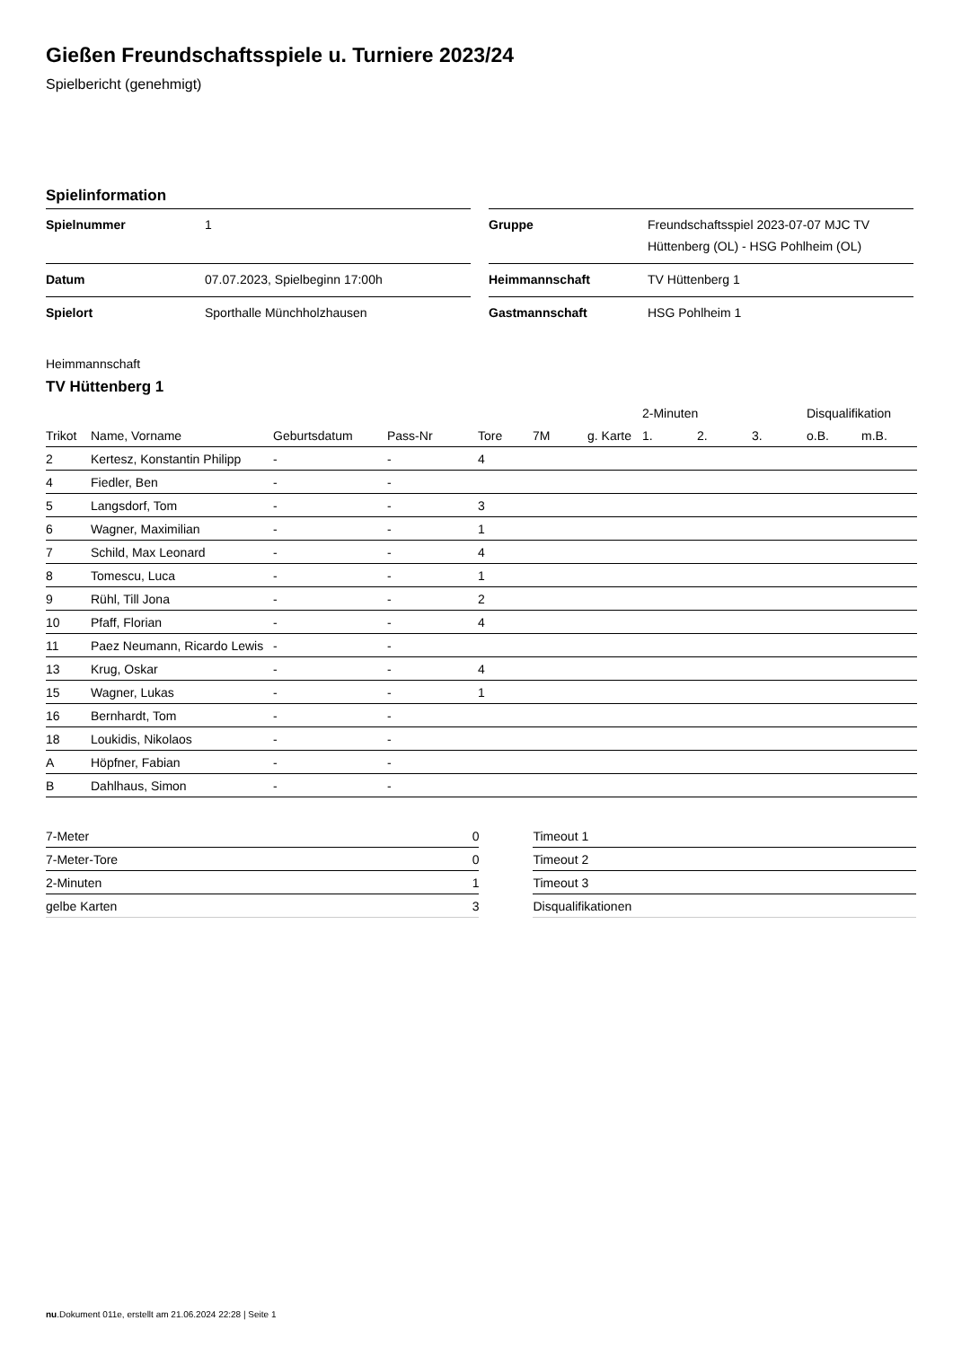Gießen Freundschaftsspiele u. Turniere 2023/24
Spielbericht (genehmigt)
Spielinformation
| Spielnummer | 1 |
| Datum | 07.07.2023, Spielbeginn 17:00h |
| Spielort | Sporthalle Münchholzhausen |
| Gruppe | Freundschaftsspiel 2023-07-07 MJC TV Hüttenberg (OL) - HSG Pohlheim (OL) |
| Heimmannschaft | TV Hüttenberg 1 |
| Gastmannschaft | HSG Pohlheim 1 |
Heimmannschaft
TV Hüttenberg 1
| | | | | | | | 2-Minuten | | | Disqualifikation | |
| --- | --- | --- | --- | --- | --- | --- | --- | --- | --- | --- | --- |
| Trikot | Name, Vorname | Geburtsdatum | Pass-Nr | Tore | 7M | g. Karte | 1. | 2. | 3. | o.B. | m.B. |
| 2 | Kertesz, Konstantin Philipp | - | - | 4 | | | | | | | |
| 4 | Fiedler, Ben | - | - | | | | | | | | |
| 5 | Langsdorf, Tom | - | - | 3 | | | | | | | |
| 6 | Wagner, Maximilian | - | - | 1 | | | | | | | |
| 7 | Schild, Max Leonard | - | - | 4 | | | | | | | |
| 8 | Tomescu, Luca | - | - | 1 | | | | | | | |
| 9 | Rühl, Till Jona | - | - | 2 | | | | | | | |
| 10 | Pfaff, Florian | - | - | 4 | | | | | | | |
| 11 | Paez Neumann, Ricardo Lewis | - | - | | | | | | | | |
| 13 | Krug, Oskar | - | - | 4 | | | | | | | |
| 15 | Wagner, Lukas | - | - | 1 | | | | | | | |
| 16 | Bernhardt, Tom | - | - | | | | | | | | |
| 18 | Loukidis, Nikolaos | - | - | | | | | | | | |
| A | Höpfner, Fabian | - | - | | | | | | | | |
| B | Dahlhaus, Simon | - | - | | | | | | | | |
| 7-Meter | 0 |
| 7-Meter-Tore | 0 |
| 2-Minuten | 1 |
| gelbe Karten | 3 |
| Timeout 1 |
| Timeout 2 |
| Timeout 3 |
| Disqualifikationen |
nu.Dokument 011e, erstellt am 21.06.2024 22:28 | Seite 1